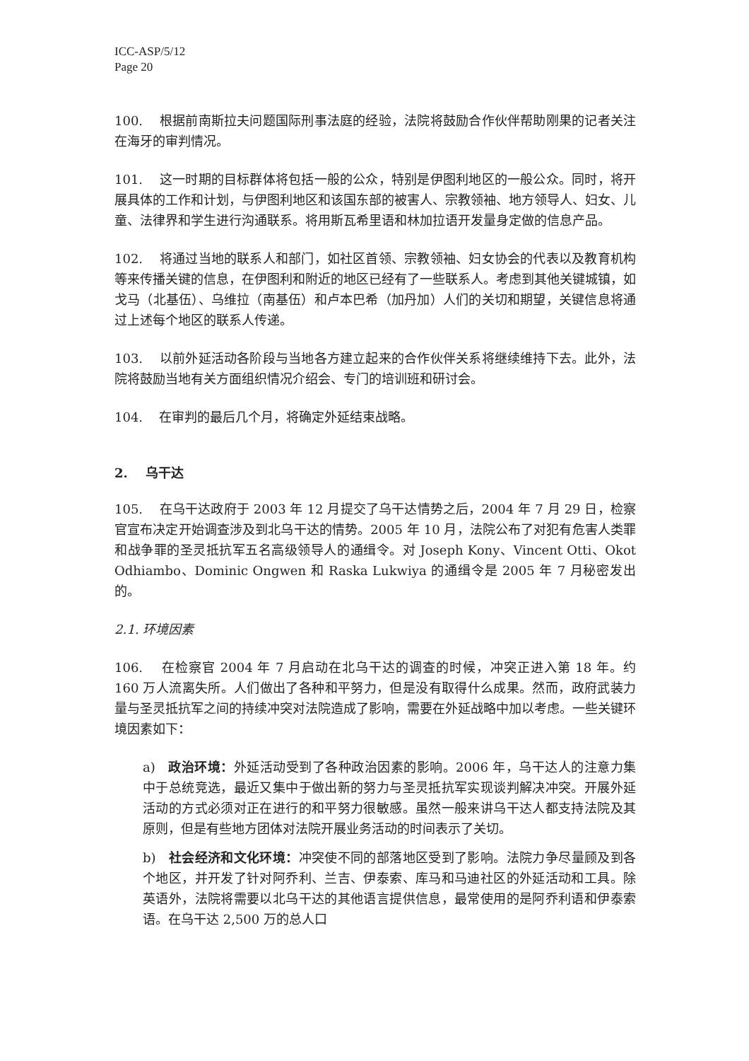ICC-ASP/5/12
Page 20
100. 根据前南斯拉夫问题国际刑事法庭的经验，法院将鼓励合作伙伴帮助刚果的记者关注在海牙的审判情况。
101. 这一时期的目标群体将包括一般的公众，特别是伊图利地区的一般公众。同时，将开展具体的工作和计划，与伊图利地区和该国东部的被害人、宗教领袖、地方领导人、妇女、儿童、法律界和学生进行沟通联系。将用斯瓦希里语和林加拉语开发量身定做的信息产品。
102. 将通过当地的联系人和部门，如社区首领、宗教领袖、妇女协会的代表以及教育机构等来传播关键的信息，在伊图利和附近的地区已经有了一些联系人。考虑到其他关键城镇，如戈马（北基伍）、乌维拉（南基伍）和卢本巴希（加丹加）人们的关切和期望，关键信息将通过上述每个地区的联系人传递。
103. 以前外延活动各阶段与当地各方建立起来的合作伙伴关系将继续维持下去。此外，法院将鼓励当地有关方面组织情况介绍会、专门的培训班和研讨会。
104. 在审判的最后几个月，将确定外延结束战略。
2. 乌干达
105. 在乌干达政府于 2003 年 12 月提交了乌干达情势之后，2004 年 7 月 29 日，检察官宣布决定开始调查涉及到北乌干达的情势。2005 年 10 月，法院公布了对犯有危害人类罪和战争罪的圣灵抵抗军五名高级领导人的通缉令。对 Joseph Kony、Vincent Otti、Okot Odhiambo、Dominic Ongwen 和 Raska Lukwiya 的通缉令是 2005 年 7 月秘密发出的。
2.1. 环境因素
106. 在检察官 2004 年 7 月启动在北乌干达的调查的时候，冲突正进入第 18 年。约 160 万人流离失所。人们做出了各种和平努力，但是没有取得什么成果。然而，政府武装力量与圣灵抵抗军之间的持续冲突对法院造成了影响，需要在外延战略中加以考虑。一些关键环境因素如下：
a) 政治环境：外延活动受到了各种政治因素的影响。2006 年，乌干达人的注意力集中于总统竞选，最近又集中于做出新的努力与圣灵抵抗军实现谈判解决冲突。开展外延活动的方式必须对正在进行的和平努力很敏感。虽然一般来讲乌干达人都支持法院及其原则，但是有些地方团体对法院开展业务活动的时间表示了关切。
b) 社会经济和文化环境：冲突使不同的部落地区受到了影响。法院力争尽量顾及到各个地区，并开发了针对阿乔利、兰吉、伊泰索、库马和马迪社区的外延活动和工具。除英语外，法院将需要以北乌干达的其他语言提供信息，最常使用的是阿乔利语和伊泰索语。在乌干达 2,500 万的总人口